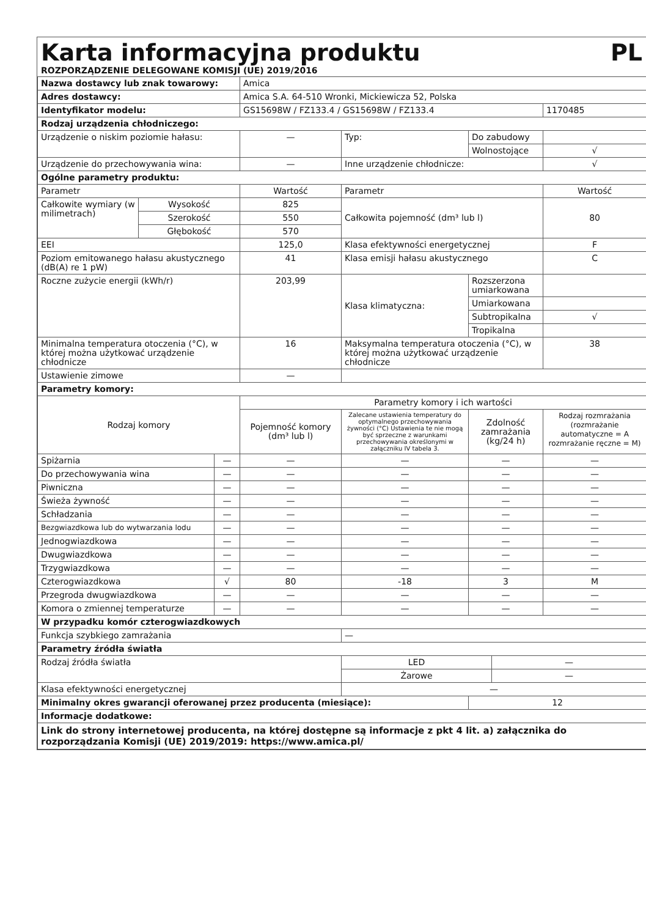Karta informacyjna produktu PL
ROZPORZĄDZENIE DELEGOWANE KOMISJI (UE) 2019/2016
| Nazwa dostawcy lub znak towarowy: | | | Amica | | | | |
| Adres dostawcy: | | | Amica S.A. 64-510 Wronki, Mickiewicza 52, Polska | | | | |
| Identyfikator modelu: | | | GS15698W / FZ133.4 / GS15698W / FZ133.4 | | | | 1170485 |
| Rodzaj urządzenia chłodniczego: | | | | | | | |
| Urządzenie o niskim poziomie hałasu: | | | — | Typ: | Do zabudowy | | |
| | | | | | Wolnostojące | | √ |
| Urządzenie do przechowywania wina: | | | — | Inne urządzenie chłodnicze: | | | √ |
| Ogólne parametry produktu: | | | | | | | |
| Parametr | | | Wartość | Parametr | | | Wartość |
| Całkowite wymiary (w milimetrach) | Wysokość | | 825 | Całkowita pojemność (dm³ lub l) | | | 80 |
| | Szerokość | | 550 | | | | |
| | Głębokość | | 570 | | | | |
| EEI | | | 125,0 | Klasa efektywności energetycznej | | | F |
| Poziom emitowanego hałasu akustycznego (dB(A) re 1 pW) | | | 41 | Klasa emisji hałasu akustycznego | | | C |
| Roczne zużycie energii (kWh/r) | | | 203,99 | Klasa klimatyczna: | Rozszerzona umiarkowana | | |
| | | | | | Umiarkowana | | |
| | | | | | Subtropikalna | | √ |
| | | | | | Tropikalna | | |
| Minimalna temperatura otoczenia (°C), w której można użytkować urządzenie chłodnicze | | | 16 | Maksymalna temperatura otoczenia (°C), w której można użytkować urządzenie chłodnicze | | | 38 |
| Ustawienie zimowe | | | — | | | | |
| Parametry komory: | | | | | | | |
| Rodzaj komory | | | Parametry komory i ich wartości | | | | |
| | | | Pojemność komory (dm³ lub l) | Zalecane ustawienia temperatury do optymalnego przechowywania żywności (°C) Ustawienia te nie mogą być sprzeczne z warunkami przechowywania określonymi w załączniku IV tabela 3. | Zdolność zamrażania (kg/24 h) | | Rodzaj rozmrażania (rozmrażanie automatyczne = A rozmrażanie ręczne = M) |
| Spiżarnia | | — | — | — | — | | — |
| Do przechowywania wina | | — | — | — | — | | — |
| Piwniczna | | — | — | — | — | | — |
| Świeża żywność | | — | — | — | — | | — |
| Schładzania | | — | — | — | — | | — |
| Bezgwiazdkowa lub do wytwarzania lodu | | — | — | — | — | | — |
| Jednogwiazdkowa | | — | — | — | — | | — |
| Dwugwiazdkowa | | — | — | — | — | | — |
| Trzygwiazdkowa | | — | — | — | — | | — |
| Czterogwiazdkowa | | √ | 80 | -18 | 3 | | M |
| Przegroda dwugwiazdkowa | | — | — | — | — | | — |
| Komora o zmiennej temperaturze | | — | — | — | — | | — |
| W przypadku komór czterogwiazdkowych | | | | | | | |
| Funkcja szybkiego zamrażania | | | | — | | | |
| Parametry źródła światła | | | | | | | |
| Rodzaj źródła światła | | | | LED | | — | |
| | | | | Żarowe | | — | |
| Klasa efektywności energetycznej | | | | — | | | |
| Minimalny okres gwarancji oferowanej przez producenta (miesiące): | | | | | 12 | | |
| Informacje dodatkowe: | | | | | | | |
| Link do strony internetowej producenta, na której dostępne są informacje z pkt 4 lit. a) załącznika do rozporządzania Komisji (UE) 2019/2019: https://www.amica.pl/ | | | | | | | |